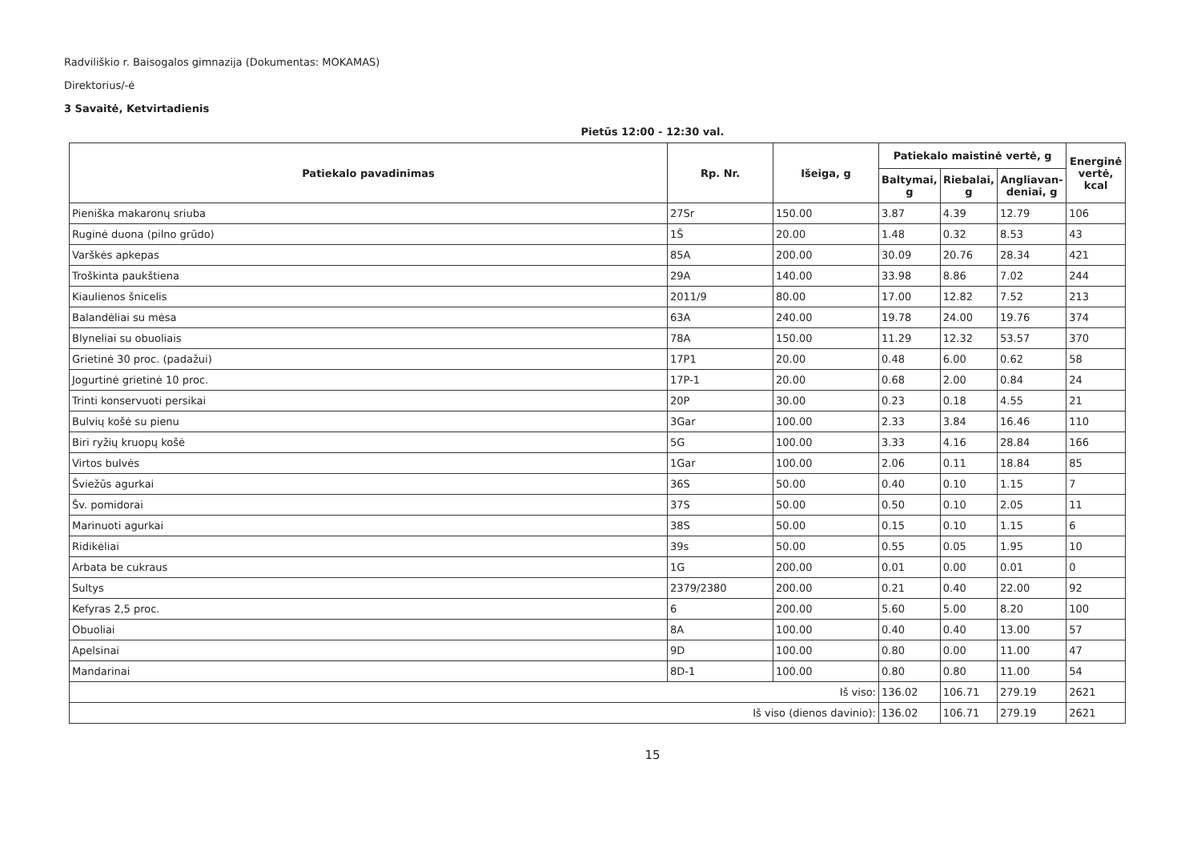Radviliškio r. Baisogalos gimnazija (Dokumentas: MOKAMAS)
Direktorius/-ė
3 Savaitė, Ketvirtadienis
Pietūs 12:00 - 12:30 val.
| Patiekalo pavadinimas | Rp. Nr. | Išeiga, g | Patiekalo maistinė vertė, g | | | Energinė vertė, kcal |
| --- | --- | --- | --- | --- | --- | --- |
| | | | Baltymai, g | Riebalai, g | Angliavan-deniai, g | |
| Pieniška makaronų sriuba | 27Sr | 150.00 | 3.87 | 4.39 | 12.79 | 106 |
| Ruginė duona (pilno grūdo) | 1Š | 20.00 | 1.48 | 0.32 | 8.53 | 43 |
| Varškės apkepas | 85A | 200.00 | 30.09 | 20.76 | 28.34 | 421 |
| Troškinta paukštiena | 29A | 140.00 | 33.98 | 8.86 | 7.02 | 244 |
| Kiaulienos šnicelis | 2011/9 | 80.00 | 17.00 | 12.82 | 7.52 | 213 |
| Balandėliai su mėsa | 63A | 240.00 | 19.78 | 24.00 | 19.76 | 374 |
| Blyneliai su obuoliais | 78A | 150.00 | 11.29 | 12.32 | 53.57 | 370 |
| Grietinė 30 proc. (padažui) | 17P1 | 20.00 | 0.48 | 6.00 | 0.62 | 58 |
| Jogurtinė grietinė 10 proc. | 17P-1 | 20.00 | 0.68 | 2.00 | 0.84 | 24 |
| Trinti konservuoti persikai | 20P | 30.00 | 0.23 | 0.18 | 4.55 | 21 |
| Bulvių košė su pienu | 3Gar | 100.00 | 2.33 | 3.84 | 16.46 | 110 |
| Biri ryžių kruopų košė | 5G | 100.00 | 3.33 | 4.16 | 28.84 | 166 |
| Virtos bulvės | 1Gar | 100.00 | 2.06 | 0.11 | 18.84 | 85 |
| Šviežūs agurkai | 36S | 50.00 | 0.40 | 0.10 | 1.15 | 7 |
| Šv. pomidorai | 37S | 50.00 | 0.50 | 0.10 | 2.05 | 11 |
| Marinuoti agurkai | 38S | 50.00 | 0.15 | 0.10 | 1.15 | 6 |
| Ridikėliai | 39s | 50.00 | 0.55 | 0.05 | 1.95 | 10 |
| Arbata be cukraus | 1G | 200.00 | 0.01 | 0.00 | 0.01 | 0 |
| Sultys | 2379/2380 | 200.00 | 0.21 | 0.40 | 22.00 | 92 |
| Kefyras 2,5 proc. | 6 | 200.00 | 5.60 | 5.00 | 8.20 | 100 |
| Obuoliai | 8A | 100.00 | 0.40 | 0.40 | 13.00 | 57 |
| Apelsinai | 9D | 100.00 | 0.80 | 0.00 | 11.00 | 47 |
| Mandarinai | 8D-1 | 100.00 | 0.80 | 0.80 | 11.00 | 54 |
| Iš viso: | | | 136.02 | 106.71 | 279.19 | 2621 |
| Iš viso (dienos davinio): | | | 136.02 | 106.71 | 279.19 | 2621 |
15